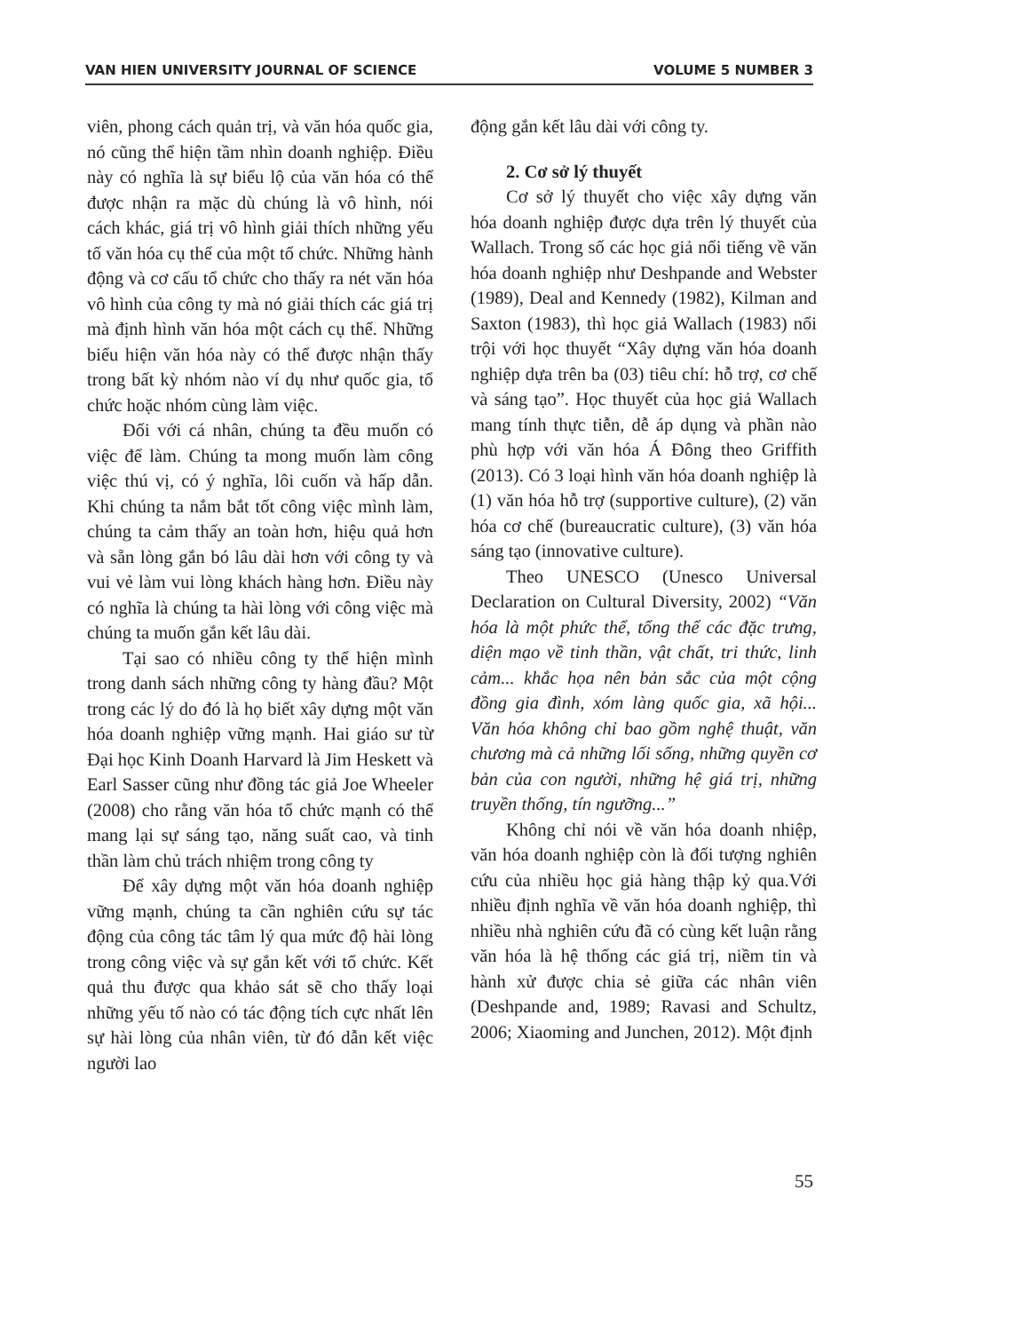VAN HIEN UNIVERSITY JOURNAL OF SCIENCE VOLUME 5 NUMBER 3
viên, phong cách quản trị, và văn hóa quốc gia, nó cũng thể hiện tầm nhìn doanh nghiệp. Điều này có nghĩa là sự biểu lộ của văn hóa có thể được nhận ra mặc dù chúng là vô hình, nói cách khác, giá trị vô hình giải thích những yếu tố văn hóa cụ thể của một tổ chức. Những hành động và cơ cấu tổ chức cho thấy ra nét văn hóa vô hình của công ty mà nó giải thích các giá trị mà định hình văn hóa một cách cụ thể. Những biểu hiện văn hóa này có thể được nhận thấy trong bất kỳ nhóm nào ví dụ như quốc gia, tổ chức hoặc nhóm cùng làm việc.
Đối với cá nhân, chúng ta đều muốn có việc để làm. Chúng ta mong muốn làm công việc thú vị, có ý nghĩa, lôi cuốn và hấp dẫn. Khi chúng ta nắm bắt tốt công việc mình làm, chúng ta cảm thấy an toàn hơn, hiệu quả hơn và sẵn lòng gắn bó lâu dài hơn với công ty và vui vẻ làm vui lòng khách hàng hơn. Điều này có nghĩa là chúng ta hài lòng với công việc mà chúng ta muốn gắn kết lâu dài.
Tại sao có nhiều công ty thể hiện mình trong danh sách những công ty hàng đầu? Một trong các lý do đó là họ biết xây dựng một văn hóa doanh nghiệp vững mạnh. Hai giáo sư từ Đại học Kinh Doanh Harvard là Jim Heskett và Earl Sasser cũng như đồng tác giả Joe Wheeler (2008) cho rằng văn hóa tổ chức mạnh có thể mang lại sự sáng tạo, năng suất cao, và tinh thần làm chủ trách nhiệm trong công ty
Để xây dựng một văn hóa doanh nghiệp vững mạnh, chúng ta cần nghiên cứu sự tác động của công tác tâm lý qua mức độ hài lòng trong công việc và sự gắn kết với tổ chức. Kết quả thu được qua khảo sát sẽ cho thấy loại những yếu tố nào có tác động tích cực nhất lên sự hài lòng của nhân viên, từ đó dẫn kết việc người lao
động gắn kết lâu dài với công ty.
2. Cơ sở lý thuyết
Cơ sở lý thuyết cho việc xây dựng văn hóa doanh nghiệp được dựa trên lý thuyết của Wallach. Trong số các học giả nổi tiếng về văn hóa doanh nghiệp như Deshpande and Webster (1989), Deal and Kennedy (1982), Kilman and Saxton (1983), thì học giả Wallach (1983) nổi trội với học thuyết “Xây dựng văn hóa doanh nghiệp dựa trên ba (03) tiêu chí: hỗ trợ, cơ chế và sáng tạo”. Học thuyết của học giả Wallach mang tính thực tiễn, dễ áp dụng và phần nào phù hợp với văn hóa Á Đông theo Griffith (2013). Có 3 loại hình văn hóa doanh nghiệp là (1) văn hóa hỗ trợ (supportive culture), (2) văn hóa cơ chế (bureaucratic culture), (3) văn hóa sáng tạo (innovative culture).
Theo UNESCO (Unesco Universal Declaration on Cultural Diversity, 2002) “Văn hóa là một phức thể, tổng thể các đặc trưng, diện mạo về tinh thần, vật chất, tri thức, linh cảm... khắc họa nên bản sắc của một cộng đồng gia đình, xóm làng quốc gia, xã hội... Văn hóa không chỉ bao gồm nghệ thuật, văn chương mà cả những lối sống, những quyền cơ bản của con người, những hệ giá trị, những truyền thống, tín ngưỡng...”
Không chỉ nói về văn hóa doanh nhiệp, văn hóa doanh nghiệp còn là đối tượng nghiên cứu của nhiều học giả hàng thập kỷ qua.Với nhiều định nghĩa về văn hóa doanh nghiệp, thì nhiều nhà nghiên cứu đã có cùng kết luận rằng văn hóa là hệ thống các giá trị, niềm tin và hành xử được chia sẻ giữa các nhân viên (Deshpande and, 1989; Ravasi and Schultz, 2006; Xiaoming and Junchen, 2012). Một định
55